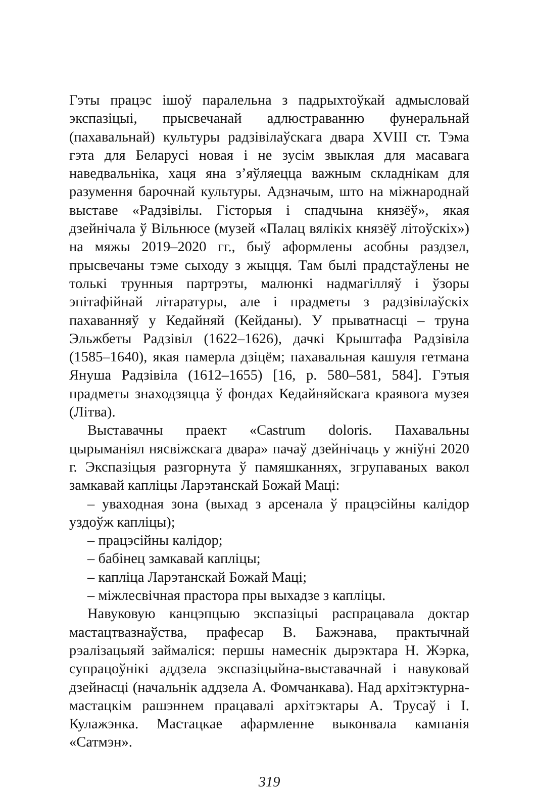Гэты працэс ішоў паралельна з падрыхтоўкай адмысловай экспазіцыі, прысвечанай адлюстраванню фунеральнай (пахавальнай) культуры радзівілаўскага двара XVIII ст. Тэма гэта для Беларусі новая і не зусім звыклая для масавага наведвальніка, хаця яна з’яўляецца важным складнікам для разумення барочнай культуры. Адзначым, што на міжнароднай выставе «Радзівілы. Гісторыя і спадчына князёў», якая дзейнічала ў Вільнюсе (музей «Палац вялікіх князёў літоўскіх») на мяжы 2019–2020 гг., быў аформлены асобны раздзел, прысвечаны тэме сыходу з жыцця. Там былі прадстаўлены не толькі трунныя партрэты, малюнкі надмагілляў і ўзоры эпітафійнай літаратуры, але і прадметы з радзівілаўскіх пахаванняў у Кедайняй (Кейданы). У прыватнасці – труна Эльжбеты Радзівіл (1622–1626), дачкі Крыштафа Радзівіла (1585–1640), якая памерла дзіцём; пахавальная кашуля гетмана Януша Радзівіла (1612–1655) [16, p. 580–581, 584]. Гэтыя прадметы знаходзяцца ў фондах Кедайняйскага краявога музея (Літва).
Выставачны праект «Castrum doloris. Пахавальны цырыманіял нясвіжскага двара» пачаў дзейнічаць у жніўні 2020 г. Экспазіцыя разгорнута ў памяшканнях, згрупаваных вакол замкавай капліцы Ларэтанскай Божай Маці:
– уваходная зона (выхад з арсенала ў працэсійны калідор уздоўж капліцы);
– працэсійны калідор;
– бабінец замкавай капліцы;
– капліца Ларэтанскай Божай Маці;
– міжлесвічная прастора пры выхадзе з капліцы.
Навуковую канцэпцыю экспазіцыі распрацавала доктар мастацтвазнаўства, прафесар В. Бажэнава, практычнай рэалізацыяй займаліся: першы намеснік дырэктара Н. Жэрка, супрацоўнікі аддзела экспазіцыйна-выставачнай і навуковай дзейнасці (начальнік аддзела А. Фомчанкава). Над архітэктурна-мастацкім рашэннем працавалі архітэктары А. Трусаў і І. Кулажэнка. Мастацкае афармленне выконвала кампанія «Сатмэн».
319